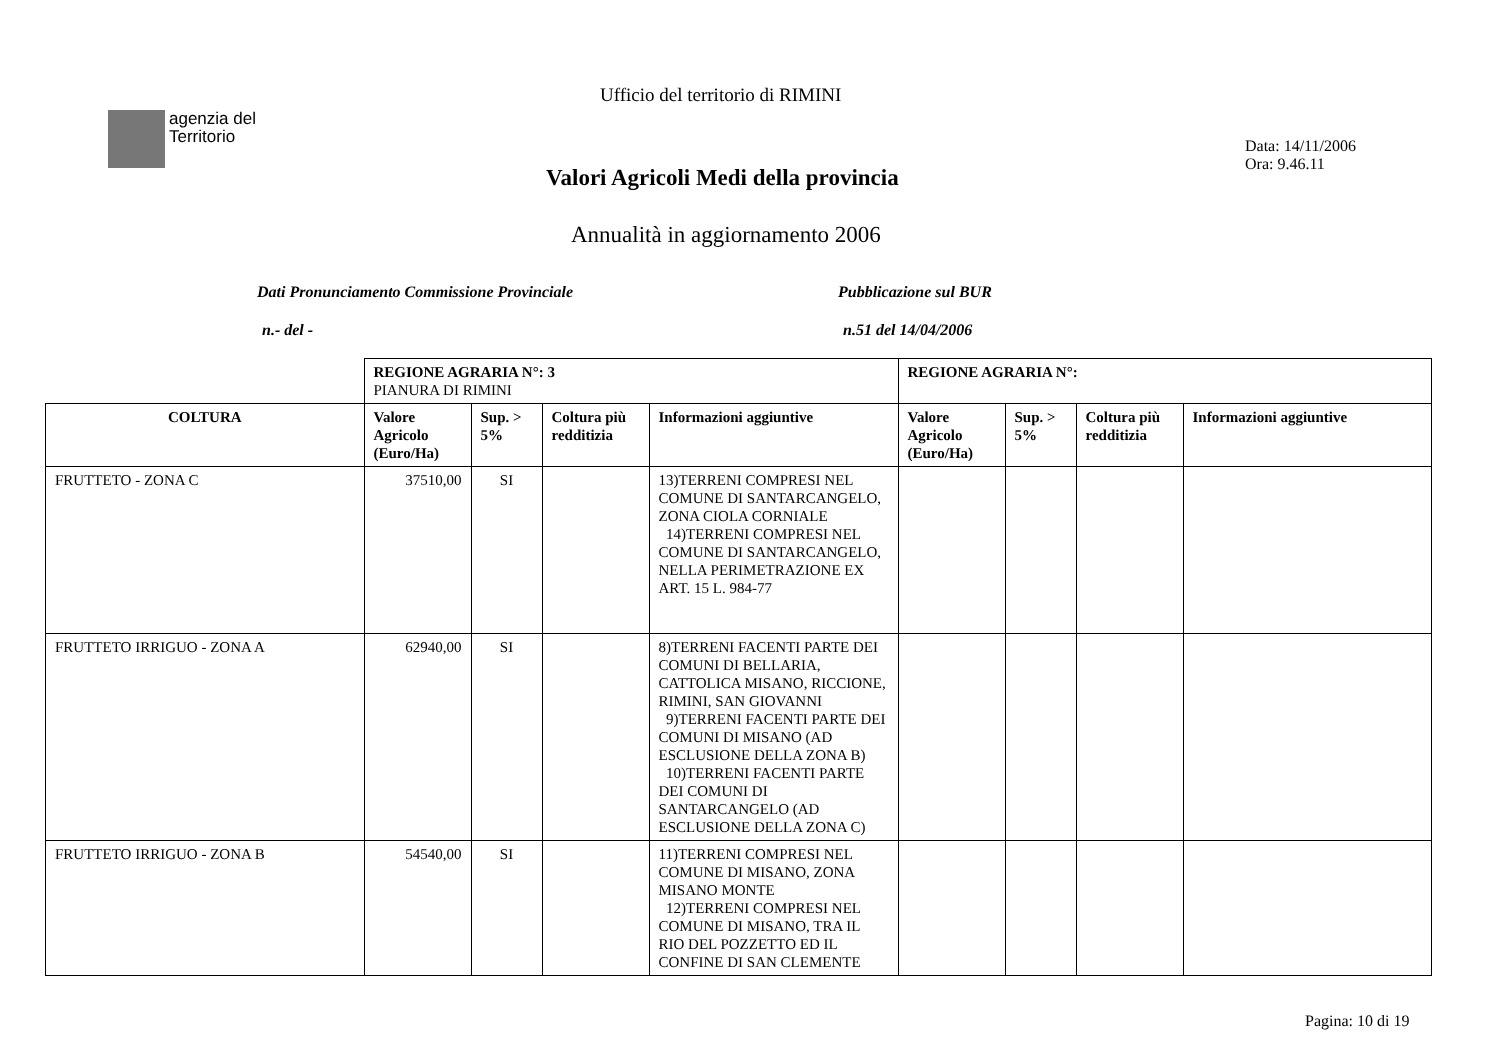Ufficio del territorio di RIMINI
agenzia del
Territorio
Data: 14/11/2006
Ora: 9.46.11
Valori Agricoli Medi della provincia
Annualità in aggiornamento 2006
Dati Pronunciamento Commissione Provinciale
Pubblicazione sul BUR
n.- del - n.51 del 14/04/2006
| | REGIONE AGRARIA N°: 3 PIANURA DI RIMINI | | | | REGIONE AGRARIA N°: | | | |
| COLTURA | Valore Agricolo (Euro/Ha) | Sup. > 5% | Coltura più redditizia | Informazioni aggiuntive | Valore Agricolo (Euro/Ha) | Sup. > 5% | Coltura più redditizia | Informazioni aggiuntive |
| FRUTTETO - ZONA C | 37510,00 | SI | | 13)TERRENI COMPRESI NEL COMUNE DI SANTARCANGELO, ZONA CIOLA CORNIALE 14)TERRENI COMPRESI NEL COMUNE DI SANTARCANGELO, NELLA PERIMETRAZIONE EX ART. 15 L. 984-77 | | | | |
| FRUTTETO IRRIGUO - ZONA A | 62940,00 | SI | | 8)TERRENI FACENTI PARTE DEI COMUNI DI BELLARIA, CATTOLICA MISANO, RICCIONE, RIMINI, SAN GIOVANNI 9)TERRENI FACENTI PARTE DEI COMUNI DI MISANO (AD ESCLUSIONE DELLA ZONA B) 10)TERRENI FACENTI PARTE DEI COMUNI DI SANTARCANGELO (AD ESCLUSIONE DELLA ZONA C) | | | | |
| FRUTTETO IRRIGUO - ZONA B | 54540,00 | SI | | 11)TERRENI COMPRESI NEL COMUNE DI MISANO, ZONA MISANO MONTE 12)TERRENI COMPRESI NEL COMUNE DI MISANO, TRA IL RIO DEL POZZETTO ED IL CONFINE DI SAN CLEMENTE | | | | |
Pagina: 10 di 19